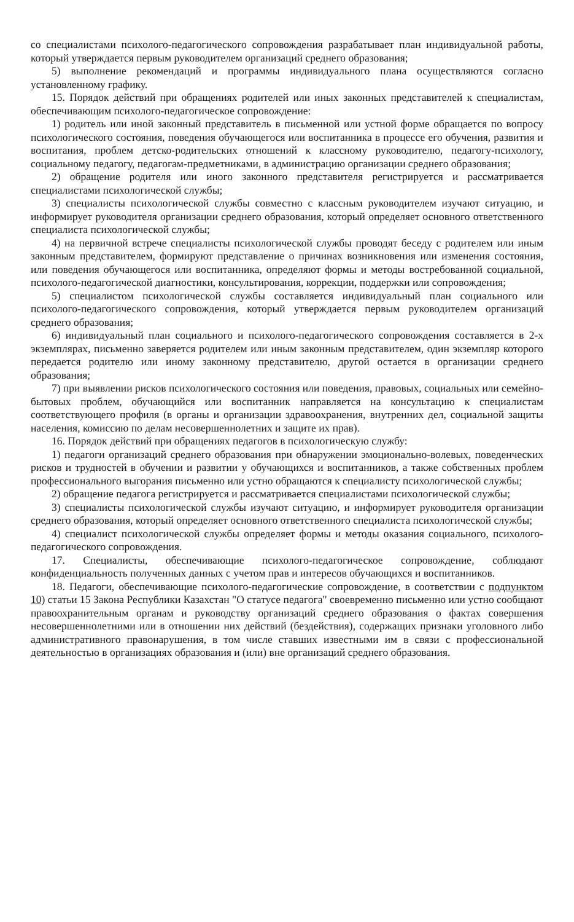со специалистами психолого-педагогического сопровождения разрабатывает план индивидуальной работы, который утверждается первым руководителем организаций среднего образования;
5) выполнение рекомендаций и программы индивидуального плана осуществляются согласно установленному графику.
15. Порядок действий при обращениях родителей или иных законных представителей к специалистам, обеспечивающим психолого-педагогическое сопровождение:
1) родитель или иной законный представитель в письменной или устной форме обращается по вопросу психологического состояния, поведения обучающегося или воспитанника в процессе его обучения, развития и воспитания, проблем детско-родительских отношений к классному руководителю, педагогу-психологу, социальному педагогу, педагогам-предметниками, в администрацию организации среднего образования;
2) обращение родителя или иного законного представителя регистрируется и рассматривается специалистами психологической службы;
3) специалисты психологической службы совместно с классным руководителем изучают ситуацию, и информирует руководителя организации среднего образования, который определяет основного ответственного специалиста психологической службы;
4) на первичной встрече специалисты психологической службы проводят беседу с родителем или иным законным представителем, формируют представление о причинах возникновения или изменения состояния, или поведения обучающегося или воспитанника, определяют формы и методы востребованной социальной, психолого-педагогической диагностики, консультирования, коррекции, поддержки или сопровождения;
5) специалистом психологической службы составляется индивидуальный план социального или психолого-педагогического сопровождения, который утверждается первым руководителем организаций среднего образования;
6) индивидуальный план социального и психолого-педагогического сопровождения составляется в 2-х экземплярах, письменно заверяется родителем или иным законным представителем, один экземпляр которого передается родителю или иному законному представителю, другой остается в организации среднего образования;
7) при выявлении рисков психологического состояния или поведения, правовых, социальных или семейно-бытовых проблем, обучающийся или воспитанник направляется на консультацию к специалистам соответствующего профиля (в органы и организации здравоохранения, внутренних дел, социальной защиты населения, комиссию по делам несовершеннолетних и защите их прав).
16. Порядок действий при обращениях педагогов в психологическую службу:
1) педагоги организаций среднего образования при обнаружении эмоционально-волевых, поведенческих рисков и трудностей в обучении и развитии у обучающихся и воспитанников, а также собственных проблем профессионального выгорания письменно или устно обращаются к специалисту психологической службы;
2) обращение педагога регистрируется и рассматривается специалистами психологической службы;
3) специалисты психологической службы изучают ситуацию, и информирует руководителя организации среднего образования, который определяет основного ответственного специалиста психологической службы;
4) специалист психологической службы определяет формы и методы оказания социального, психолого-педагогического сопровождения.
17. Специалисты, обеспечивающие психолого-педагогическое сопровождение, соблюдают конфиденциальность полученных данных с учетом прав и интересов обучающихся и воспитанников.
18. Педагоги, обеспечивающие психолого-педагогические сопровождение, в соответствии с подпунктом 10) статьи 15 Закона Республики Казахстан "О статусе педагога" своевременно письменно или устно сообщают правоохранительным органам и руководству организаций среднего образования о фактах совершения несовершеннолетними или в отношении них действий (бездействия), содержащих признаки уголовного либо административного правонарушения, в том числе ставших известными им в связи с профессиональной деятельностью в организациях образования и (или) вне организаций среднего образования.